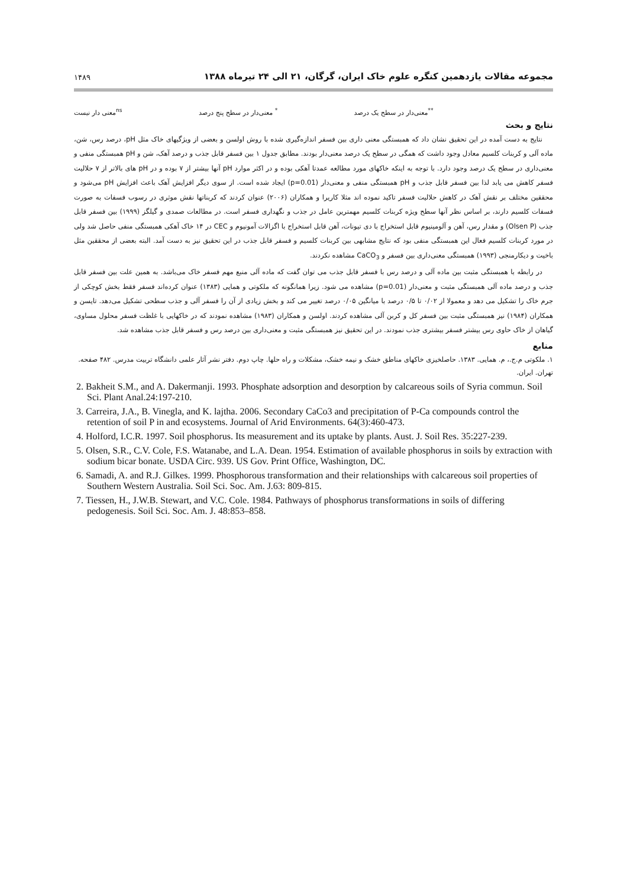مجموعه مقالات یازدهمین کنگره علوم خاک ایران، گرگان، ۲۱ الی ۲۴ تیرماه ۱۳۸۸ ۱۴۸۹
<sup>**</sup> معنی‌دار در سطح یک درصد <sup>*</sup> معنی‌دار در سطح پنج درصد <sup>ns</sup>معنی دار نیست
نتایج و بحث
نتایج به دست آمده در این تحقیق نشان داد که همبستگی معنی داری بین فسفر اندازه‌گیری شده با روش اولسن و بعضی از ویژگیهای خاک مثل pH، درصد رس، شن، ماده آلی و کربنات کلسیم معادل وجود داشت که همگی در سطح یک درصد معنی‌دار بودند. مطابق جدول ۱ بین فسفر قابل جذب و درصد آهک، شن و pH همبستگی منفی و معنی‌داری در سطح یک درصد وجود دارد. با توجه به اینکه خاکهای مورد مطالعه عمدتا آهکی بوده و در اکثر موارد pH آنها بیشتر از ۷ بوده و در pH های بالاتر از ۷ حلالیت فسفر کاهش می یابد لذا بین فسفر قابل جذب و pH همبستگی منفی و معنی‌دار (p=0.01) ایجاد شده است. از سوی دیگر افزایش آهک باعث افزایش pH می‌شود و محققین مختلف بر نقش آهک در کاهش حلالیت فسفر تاکید نموده اند مثلا کاریرا و همکاران (۲۰۰۶) عنوان کردند که کربناتها نقش موثری در رسوب فسفات به صورت فسفات کلسیم دارند، بر اساس نظر آنها سطح ویژه کربنات کلسیم مهمترین عامل در جذب و نگهداری فسفر است. در مطالعات صمدی و گیلگز (۱۹۹۹) بین فسفر قابل جذب (Olsen P) و مقدار رس، آهن و آلومینیوم قابل استخراج با دی تیونات، آهن قابل استخراج با اگزالات آمونیوم و CEC در ۱۴ خاک آهکی همبستگی منفی حاصل شد ولی در مورد کربنات کلسیم فعال این همبستگی منفی بود که نتایج مشابهی بین کربنات کلسیم و فسفر قابل جذب در این تحقیق نیز به دست آمد. البته بعضی از محققین مثل باخیت و دیکارمنجی (۱۹۹۳) همبستگی معنی‌داری بین فسفر و CaCO<sub>3</sub> مشاهده نکردند.
در رابطه با همبستگی مثبت بین ماده آلی و درصد رس با فسفر قابل جذب می توان گفت که ماده آلی منبع مهم فسفر خاک می‌باشد. به همین علت بین فسفر قابل جذب و درصد ماده آلی همبستگی مثبت و معنی‌دار (p=0.01) مشاهده می شود. زیرا همانگونه که ملکوتی و همایی (۱۳۸۳) عنوان کرده‌اند فسفر فقط بخش کوچکی از جرم خاک را تشکیل می دهد و معمولا از ۰/۰۲ تا ۰/۵ درصد با میانگین ۰/۰۵ درصد تغییر می کند و بخش زیادی از آن را فسفر آلی و جذب سطحی تشکیل می‌دهد. تایسن و همکاران (۱۹۸۴) نیز همبستگی مثبت بین فسفر کل و کربن آلی مشاهده کردند. اولسن و همکاران (۱۹۸۳) مشاهده نمودند که در خاکهایی با غلظت فسفر محلول مساوی، گیاهان از خاک حاوی رس بیشتر فسفر بیشتری جذب نمودند. در این تحقیق نیز همبستگی مثبت و معنی‌داری بین درصد رس و فسفر قابل جذب مشاهده شد.
منابع
۱. ملکوتی م.ج.، م. همایی. ۱۳۸۳. حاصلخیزی خاکهای مناطق خشک و نیمه خشک، مشکلات و راه حلها. چاپ دوم. دفتر نشر آثار علمی دانشگاه تربیت مدرس. ۴۸۲ صفحه. تهران. ایران.
2. Bakheit S.M., and A. Dakermanji. 1993. Phosphate adsorption and desorption by calcareous soils of Syria commun. Soil Sci. Plant Anal.24:197-210.
3. Carreira, J.A., B. Vinegla, and K. lajtha. 2006. Secondary CaCo3 and precipitation of P-Ca compounds control the retention of soil P in and ecosystems. Journal of Arid Environments. 64(3):460-473.
4. Holford, I.C.R. 1997. Soil phosphorus. Its measurement and its uptake by plants. Aust. J. Soil Res. 35:227-239.
5. Olsen, S.R., C.V. Cole, F.S. Watanabe, and L.A. Dean. 1954. Estimation of available phosphorus in soils by extraction with sodium bicar bonate. USDA Circ. 939. US Gov. Print Office, Washington, DC.
6. Samadi, A. and R.J. Gilkes. 1999. Phosphorous transformation and their relationships with calcareous soil properties of Southern Western Australia. Soil Sci. Soc. Am. J.63: 809-815.
7. Tiessen, H., J.W.B. Stewart, and V.C. Cole. 1984. Pathways of phosphorus transformations in soils of differing pedogenesis. Soil Sci. Soc. Am. J. 48:853–858.